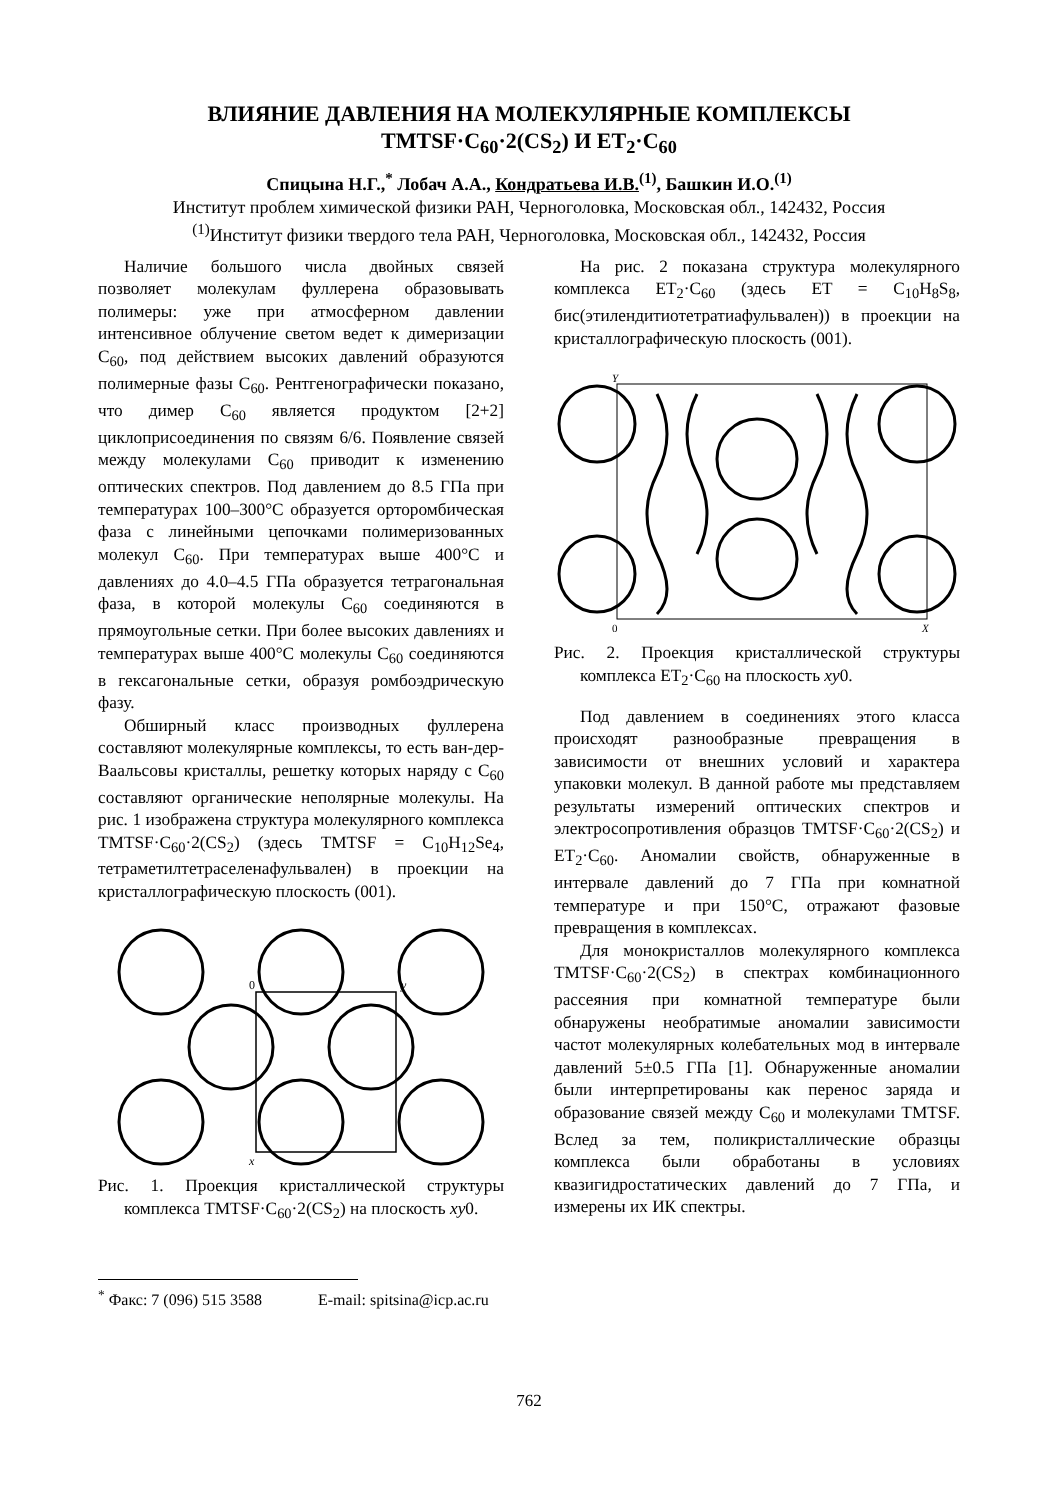ВЛИЯНИЕ ДАВЛЕНИЯ НА МОЛЕКУЛЯРНЫЕ КОМПЛЕКСЫ
TMTSF·C<sub>60</sub>·2(CS<sub>2</sub>) И ET<sub>2</sub>·C<sub>60</sub>
Спицына Н.Г.,<sup>*</sup> Лобач А.А., Кондратьева И.В.<sup>(1)</sup>, Башкин И.О.<sup>(1)</sup>
Институт проблем химической физики РАН, Черноголовка, Московская обл., 142432, Россия
<sup>(1)</sup> Институт физики твердого тела РАН, Черноголовка, Московская обл., 142432, Россия
Наличие большого числа двойных связей позволяет молекулам фуллерена образовывать полимеры: уже при атмосферном давлении интенсивное облучение светом ведет к димеризации C<sub>60</sub>, под действием высоких давлений образуются полимерные фазы C<sub>60</sub>. Рентгенографически показано, что димер C<sub>60</sub> является продуктом [2+2] циклоприсоединения по связям 6/6. Появление связей между молекулами C<sub>60</sub> приводит к изменению оптических спектров. Под давлением до 8.5 ГПа при температурах 100–300°C образуется орторомбическая фаза с линейными цепочками полимеризованных молекул C<sub>60</sub>. При температурах выше 400°C и давлениях до 4.0–4.5 ГПа образуется тетрагональная фаза, в которой молекулы C<sub>60</sub> соединяются в прямоугольные сетки. При более высоких давлениях и температурах выше 400°C молекулы C<sub>60</sub> соединяются в гексагональные сетки, образуя ромбоэдрическую фазу.
Обширный класс производных фуллерена составляют молекулярные комплексы, то есть ван-дер-Ваальсовы кристаллы, решетку которых наряду с C<sub>60</sub> составляют органические неполярные молекулы. На рис. 1 изображена структура молекулярного комплекса TMTSF·C<sub>60</sub>·2(CS<sub>2</sub>) (здесь TMTSF = C<sub>10</sub>H<sub>12</sub>Se<sub>4</sub>, тетраметилтетраселенафульвален) в проекции на кристаллографическую плоскость (001).
0
y
x
Рис. 1. Проекция кристаллической структуры комплекса TMTSF·C<sub>60</sub>·2(CS<sub>2</sub>) на плоскость xy0.
На рис. 2 показана структура молекулярного комплекса ET<sub>2</sub>·C<sub>60</sub> (здесь ET = C<sub>10</sub>H<sub>8</sub>S<sub>8</sub>, бис(этилендитиотетратиафульвален)) в проекции на кристаллографическую плоскость (001).
Y
0
X
Рис. 2. Проекция кристаллической структуры комплекса ET<sub>2</sub>·C<sub>60</sub> на плоскость xy0.
Под давлением в соединениях этого класса происходят разнообразные превращения в зависимости от внешних условий и характера упаковки молекул. В данной работе мы представляем результаты измерений оптических спектров и электросопротивления образцов TMTSF·C<sub>60</sub>·2(CS<sub>2</sub>) и ET<sub>2</sub>·C<sub>60</sub>. Аномалии свойств, обнаруженные в интервале давлений до 7 ГПа при комнатной температуре и при 150°C, отражают фазовые превращения в комплексах.
Для монокристаллов молекулярного комплекса TMTSF·C<sub>60</sub>·2(CS<sub>2</sub>) в спектрах комбинационного рассеяния при комнатной температуре были обнаружены необратимые аномалии зависимости частот молекулярных колебательных мод в интервале давлений 5±0.5 ГПа [1]. Обнаруженные аномалии были интерпретированы как перенос заряда и образование связей между C<sub>60</sub> и молекулами TMTSF. Вслед за тем, поликристаллические образцы комплекса были обработаны в условиях квазигидростатических давлений до 7 ГПа, и измерены их ИК спектры.
<sup>*</sup> Факс: 7 (096) 515 3588 E-mail: spitsina@icp.ac.ru
762